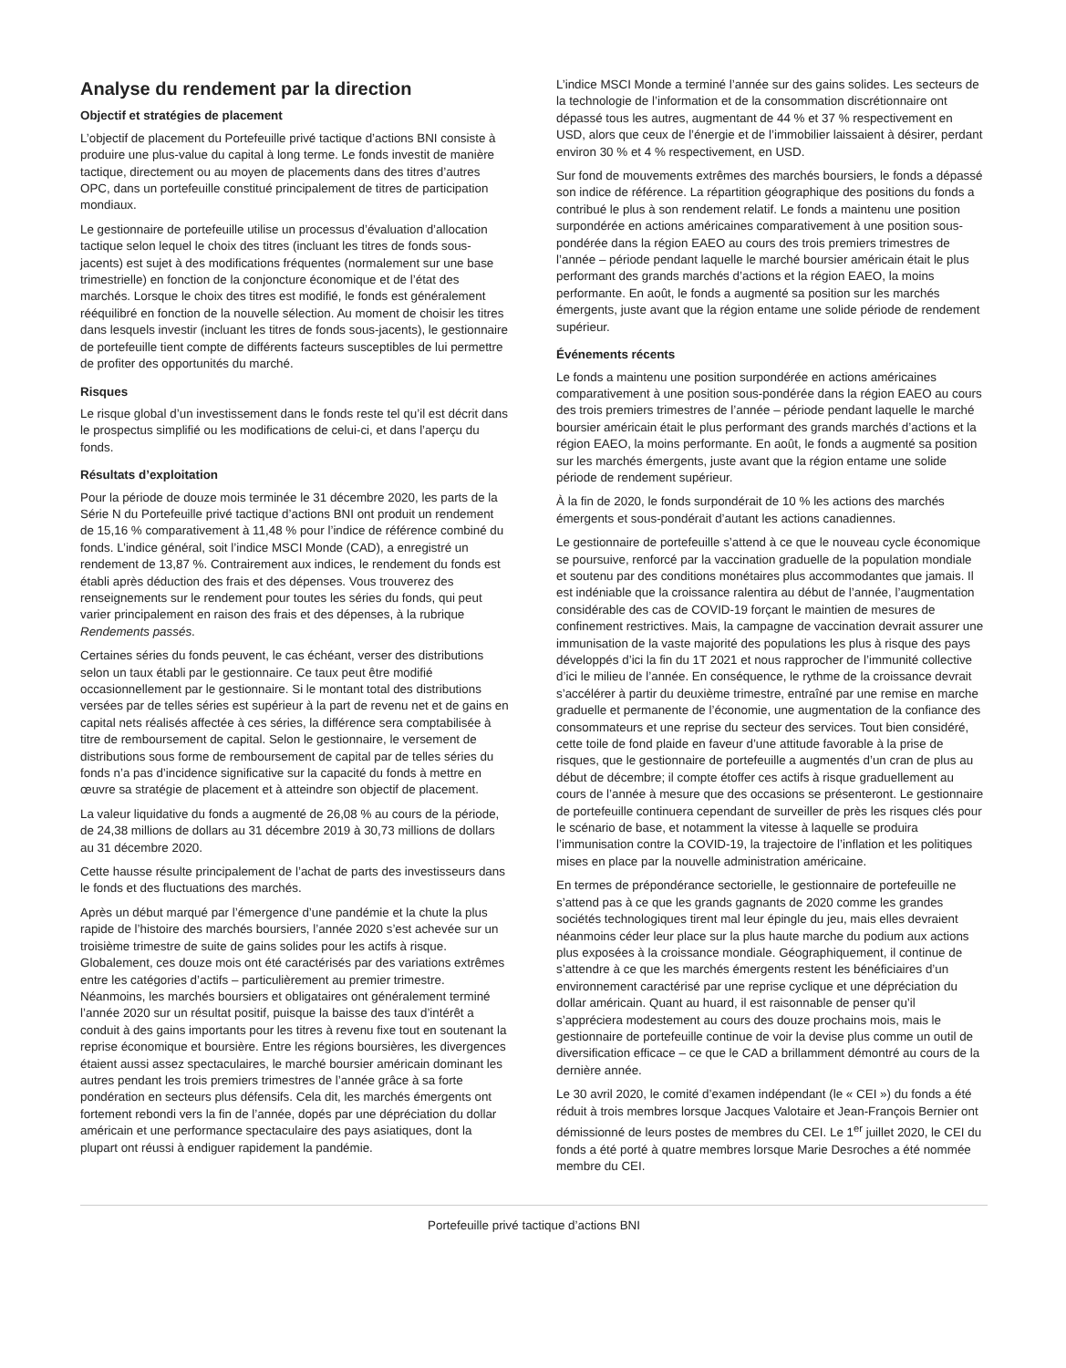Analyse du rendement par la direction
Objectif et stratégies de placement
L’objectif de placement du Portefeuille privé tactique d’actions BNI consiste à produire une plus-value du capital à long terme. Le fonds investit de manière tactique, directement ou au moyen de placements dans des titres d’autres OPC, dans un portefeuille constitué principalement de titres de participation mondiaux.
Le gestionnaire de portefeuille utilise un processus d’évaluation d’allocation tactique selon lequel le choix des titres (incluant les titres de fonds sous-jacents) est sujet à des modifications fréquentes (normalement sur une base trimestrielle) en fonction de la conjoncture économique et de l’état des marchés. Lorsque le choix des titres est modifié, le fonds est généralement rééquilibré en fonction de la nouvelle sélection. Au moment de choisir les titres dans lesquels investir (incluant les titres de fonds sous-jacents), le gestionnaire de portefeuille tient compte de différents facteurs susceptibles de lui permettre de profiter des opportunités du marché.
Risques
Le risque global d’un investissement dans le fonds reste tel qu’il est décrit dans le prospectus simplifié ou les modifications de celui-ci, et dans l’aperçu du fonds.
Résultats d’exploitation
Pour la période de douze mois terminée le 31 décembre 2020, les parts de la Série N du Portefeuille privé tactique d’actions BNI ont produit un rendement de 15,16 % comparativement à 11,48 % pour l’indice de référence combiné du fonds. L’indice général, soit l’indice MSCI Monde (CAD), a enregistré un rendement de 13,87 %. Contrairement aux indices, le rendement du fonds est établi après déduction des frais et des dépenses. Vous trouverez des renseignements sur le rendement pour toutes les séries du fonds, qui peut varier principalement en raison des frais et des dépenses, à la rubrique Rendements passés.
Certaines séries du fonds peuvent, le cas échéant, verser des distributions selon un taux établi par le gestionnaire. Ce taux peut être modifié occasionnellement par le gestionnaire. Si le montant total des distributions versées par de telles séries est supérieur à la part de revenu net et de gains en capital nets réalisés affectée à ces séries, la différence sera comptabilisée à titre de remboursement de capital. Selon le gestionnaire, le versement de distributions sous forme de remboursement de capital par de telles séries du fonds n’a pas d’incidence significative sur la capacité du fonds à mettre en œuvre sa stratégie de placement et à atteindre son objectif de placement.
La valeur liquidative du fonds a augmenté de 26,08 % au cours de la période, de 24,38 millions de dollars au 31 décembre 2019 à 30,73 millions de dollars au 31 décembre 2020.
Cette hausse résulte principalement de l’achat de parts des investisseurs dans le fonds et des fluctuations des marchés.
Après un début marqué par l’émergence d’une pandémie et la chute la plus rapide de l’histoire des marchés boursiers, l’année 2020 s’est achevée sur un troisième trimestre de suite de gains solides pour les actifs à risque. Globalement, ces douze mois ont été caractérisés par des variations extrêmes entre les catégories d’actifs – particulièrement au premier trimestre. Néanmoins, les marchés boursiers et obligataires ont généralement terminé l’année 2020 sur un résultat positif, puisque la baisse des taux d’intérêt a conduit à des gains importants pour les titres à revenu fixe tout en soutenant la reprise économique et boursière. Entre les régions boursières, les divergences étaient aussi assez spectaculaires, le marché boursier américain dominant les autres pendant les trois premiers trimestres de l’année grâce à sa forte pondération en secteurs plus défensifs. Cela dit, les marchés émergents ont fortement rebondi vers la fin de l’année, dopés par une dépréciation du dollar américain et une performance spectaculaire des pays asiatiques, dont la plupart ont réussi à endiguer rapidement la pandémie.
L’indice MSCI Monde a terminé l’année sur des gains solides. Les secteurs de la technologie de l’information et de la consommation discrétionnaire ont dépassé tous les autres, augmentant de 44 % et 37 % respectivement en USD, alors que ceux de l’énergie et de l’immobilier laissaient à désirer, perdant environ 30 % et 4 % respectivement, en USD.
Sur fond de mouvements extrêmes des marchés boursiers, le fonds a dépassé son indice de référence. La répartition géographique des positions du fonds a contribué le plus à son rendement relatif. Le fonds a maintenu une position surpondérée en actions américaines comparativement à une position sous-pondérée dans la région EAEO au cours des trois premiers trimestres de l’année – période pendant laquelle le marché boursier américain était le plus performant des grands marchés d’actions et la région EAEO, la moins performante. En août, le fonds a augmenté sa position sur les marchés émergents, juste avant que la région entame une solide période de rendement supérieur.
Événements récents
Le fonds a maintenu une position surpondérée en actions américaines comparativement à une position sous-pondérée dans la région EAEO au cours des trois premiers trimestres de l’année – période pendant laquelle le marché boursier américain était le plus performant des grands marchés d’actions et la région EAEO, la moins performante. En août, le fonds a augmenté sa position sur les marchés émergents, juste avant que la région entame une solide période de rendement supérieur.
À la fin de 2020, le fonds surpondérait de 10 % les actions des marchés émergents et sous-pondérait d’autant les actions canadiennes.
Le gestionnaire de portefeuille s’attend à ce que le nouveau cycle économique se poursuive, renforcé par la vaccination graduelle de la population mondiale et soutenu par des conditions monétaires plus accommodantes que jamais. Il est indéniable que la croissance ralentira au début de l’année, l’augmentation considérable des cas de COVID-19 forçant le maintien de mesures de confinement restrictives. Mais, la campagne de vaccination devrait assurer une immunisation de la vaste majorité des populations les plus à risque des pays développés d’ici la fin du 1T 2021 et nous rapprocher de l’immunité collective d’ici le milieu de l’année. En conséquence, le rythme de la croissance devrait s’accélérer à partir du deuxième trimestre, entraîné par une remise en marche graduelle et permanente de l’économie, une augmentation de la confiance des consommateurs et une reprise du secteur des services. Tout bien considéré, cette toile de fond plaide en faveur d’une attitude favorable à la prise de risques, que le gestionnaire de portefeuille a augmentés d’un cran de plus au début de décembre; il compte étoffer ces actifs à risque graduellement au cours de l’année à mesure que des occasions se présenteront. Le gestionnaire de portefeuille continuera cependant de surveiller de près les risques clés pour le scénario de base, et notamment la vitesse à laquelle se produira l’immunisation contre la COVID-19, la trajectoire de l’inflation et les politiques mises en place par la nouvelle administration américaine.
En termes de prépondérance sectorielle, le gestionnaire de portefeuille ne s’attend pas à ce que les grands gagnants de 2020 comme les grandes sociétés technologiques tirent mal leur épingle du jeu, mais elles devraient néanmoins céder leur place sur la plus haute marche du podium aux actions plus exposées à la croissance mondiale. Géographiquement, il continue de s’attendre à ce que les marchés émergents restent les bénéficiaires d’un environnement caractérisé par une reprise cyclique et une dépréciation du dollar américain. Quant au huard, il est raisonnable de penser qu’il s’appréciera modestement au cours des douze prochains mois, mais le gestionnaire de portefeuille continue de voir la devise plus comme un outil de diversification efficace – ce que le CAD a brillamment démontré au cours de la dernière année.
Le 30 avril 2020, le comité d’examen indépendant (le « CEI ») du fonds a été réduit à trois membres lorsque Jacques Valotaire et Jean-François Bernier ont démissionné de leurs postes de membres du CEI. Le 1<sup>er</sup> juillet 2020, le CEI du fonds a été porté à quatre membres lorsque Marie Desroches a été nommée membre du CEI.
Portefeuille privé tactique d’actions BNI